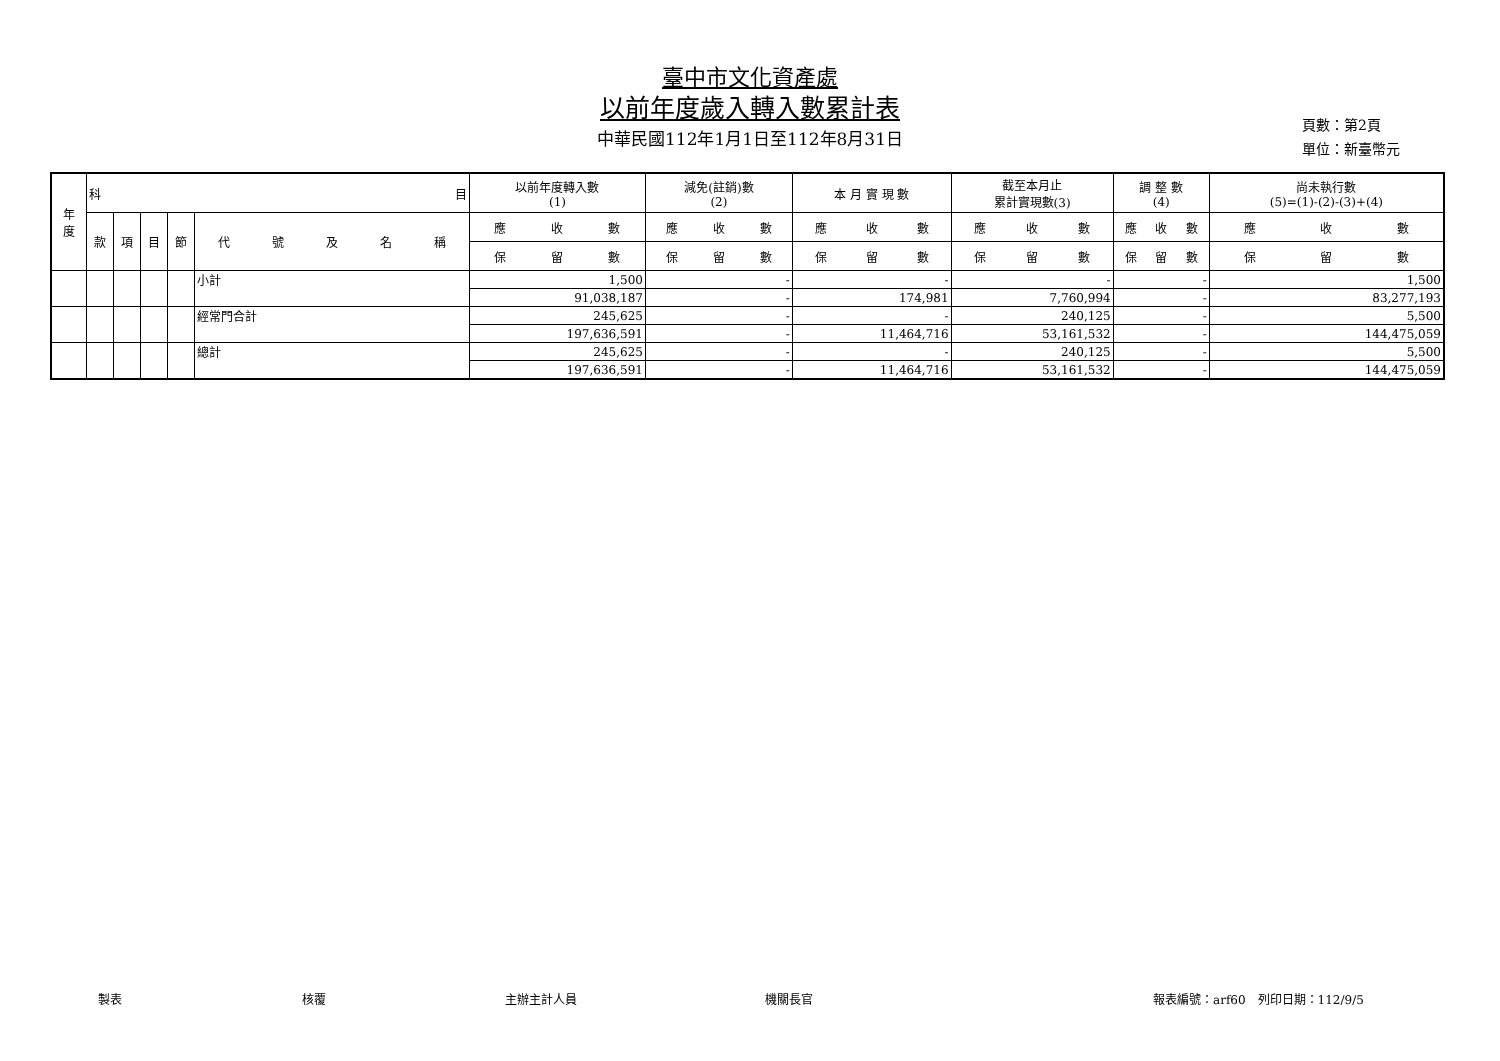臺中市文化資產處
以前年度歲入轉入數累計表
中華民國112年1月1日至112年8月31日
頁數：第2頁
單位：新臺幣元
| 年 度 | 科 目 | | | | | 以前年度轉入數 (1) | 減免(註銷)數 (2) | 本 月 實 現 數 | 截至本月止 累計實現數(3) | 調 整 數 (4) | 尚未執行數 (5)=(1)-(2)-(3)+(4) |
| --- | --- | --- | --- | --- | --- | --- | --- | --- | --- | --- | --- |
| | 款 | 項 | 目 | 節 | 代 號 及 名 稱 | 應 收 數 | 應 收 數 | 應 收 數 | 應 收 數 | 應 收 數 | 應 收 數 |
| | | | | | | 保 留 數 | 保 留 數 | 保 留 數 | 保 留 數 | 保 留 數 | 保 留 數 |
| | | | | | 小計 | 1,500 | - | - | - | - | 1,500 |
| | | | | | | 91,038,187 | - | 174,981 | 7,760,994 | - | 83,277,193 |
| | | | | | 經常門合計 | 245,625 | - | - | 240,125 | - | 5,500 |
| | | | | | | 197,636,591 | - | 11,464,716 | 53,161,532 | - | 144,475,059 |
| | | | | | 總計 | 245,625 | - | - | 240,125 | - | 5,500 |
| | | | | | | 197,636,591 | - | 11,464,716 | 53,161,532 | - | 144,475,059 |
製表 核覆 主辦主計人員 機關長官 報表編號：arf60　列印日期：112/9/5